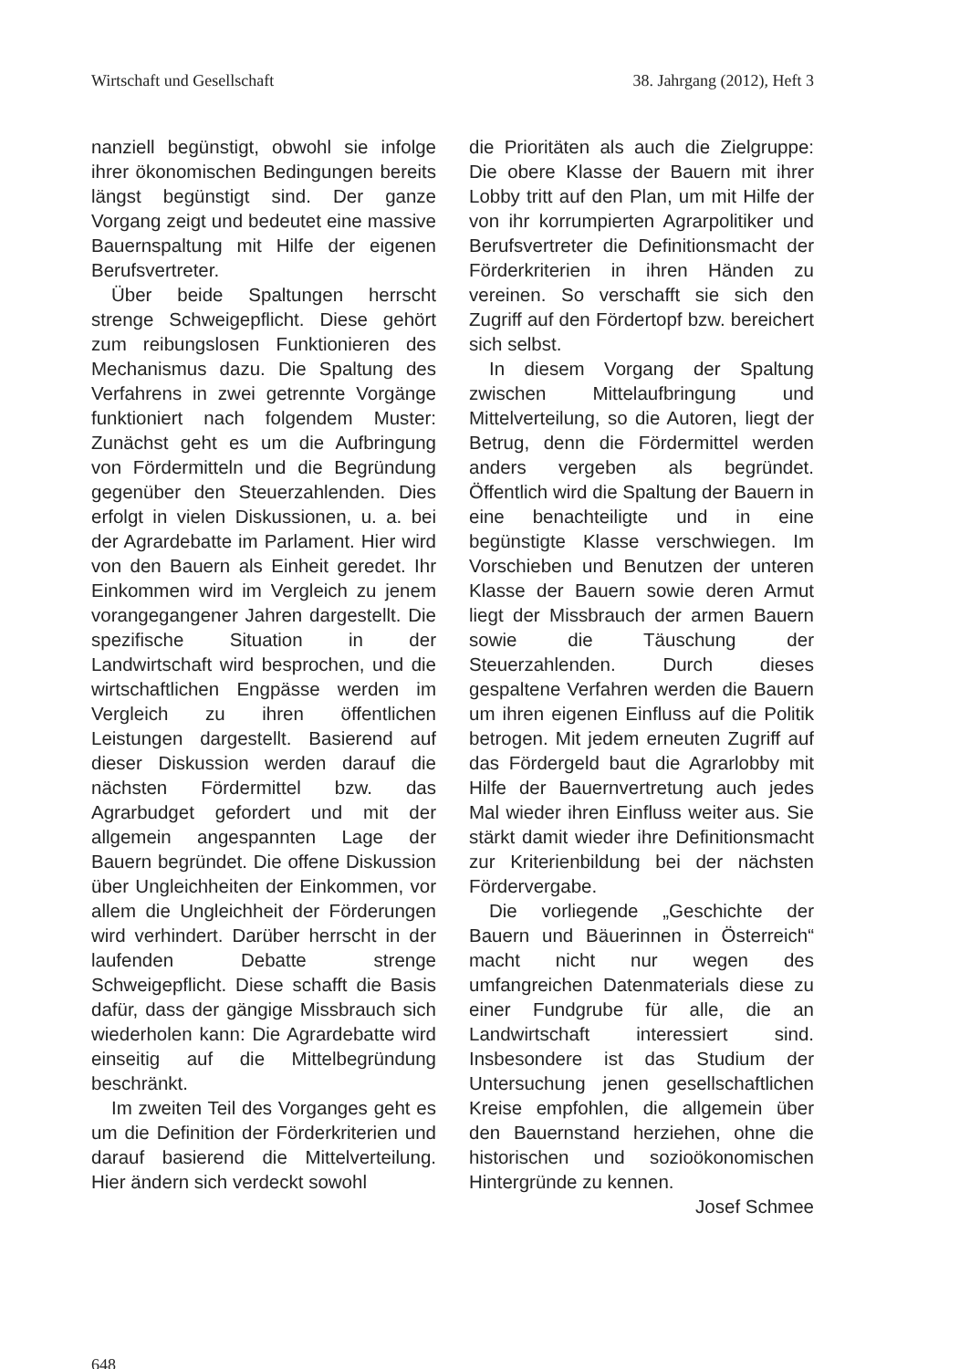Wirtschaft und Gesellschaft 38. Jahrgang (2012), Heft 3
nanziell begünstigt, obwohl sie infolge ihrer ökonomischen Bedingungen bereits längst begünstigt sind. Der ganze Vorgang zeigt und bedeutet eine massive Bauernspaltung mit Hilfe der eigenen Berufsvertreter.
Über beide Spaltungen herrscht strenge Schweigepflicht. Diese gehört zum reibungslosen Funktionieren des Mechanismus dazu. Die Spaltung des Verfahrens in zwei getrennte Vorgänge funktioniert nach folgendem Muster: Zunächst geht es um die Aufbringung von Fördermitteln und die Begründung gegenüber den Steuerzahlenden. Dies erfolgt in vielen Diskussionen, u. a. bei der Agrardebatte im Parlament. Hier wird von den Bauern als Einheit geredet. Ihr Einkommen wird im Vergleich zu jenem vorangegangener Jahren dargestellt. Die spezifische Situation in der Landwirtschaft wird besprochen, und die wirtschaftlichen Engpässe werden im Vergleich zu ihren öffentlichen Leistungen dargestellt. Basierend auf dieser Diskussion werden darauf die nächsten Fördermittel bzw. das Agrarbudget gefordert und mit der allgemein angespannten Lage der Bauern begründet. Die offene Diskussion über Ungleichheiten der Einkommen, vor allem die Ungleichheit der Förderungen wird verhindert. Darüber herrscht in der laufenden Debatte strenge Schweigepflicht. Diese schafft die Basis dafür, dass der gängige Missbrauch sich wiederholen kann: Die Agrardebatte wird einseitig auf die Mittelbegründung beschränkt.
Im zweiten Teil des Vorganges geht es um die Definition der Förderkriterien und darauf basierend die Mittelverteilung. Hier ändern sich verdeckt sowohl
die Prioritäten als auch die Zielgruppe: Die obere Klasse der Bauern mit ihrer Lobby tritt auf den Plan, um mit Hilfe der von ihr korrumpierten Agrarpolitiker und Berufsvertreter die Definitionsmacht der Förderkriterien in ihren Händen zu vereinen. So verschafft sie sich den Zugriff auf den Fördertopf bzw. bereichert sich selbst.
In diesem Vorgang der Spaltung zwischen Mittelaufbringung und Mittelverteilung, so die Autoren, liegt der Betrug, denn die Fördermittel werden anders vergeben als begründet. Öffentlich wird die Spaltung der Bauern in eine benachteiligte und in eine begünstigte Klasse verschwiegen. Im Vorschieben und Benutzen der unteren Klasse der Bauern sowie deren Armut liegt der Missbrauch der armen Bauern sowie die Täuschung der Steuerzahlenden. Durch dieses gespaltene Verfahren werden die Bauern um ihren eigenen Einfluss auf die Politik betrogen. Mit jedem erneuten Zugriff auf das Fördergeld baut die Agrarlobby mit Hilfe der Bauernvertretung auch jedes Mal wieder ihren Einfluss weiter aus. Sie stärkt damit wieder ihre Definitionsmacht zur Kriterienbildung bei der nächsten Fördervergabe.
Die vorliegende „Geschichte der Bauern und Bäuerinnen in Österreich“ macht nicht nur wegen des umfangreichen Datenmaterials diese zu einer Fundgrube für alle, die an Landwirtschaft interessiert sind. Insbesondere ist das Studium der Untersuchung jenen gesellschaftlichen Kreise empfohlen, die allgemein über den Bauernstand herziehen, ohne die historischen und sozioökonomischen Hintergründe zu kennen.
Josef Schmee
648